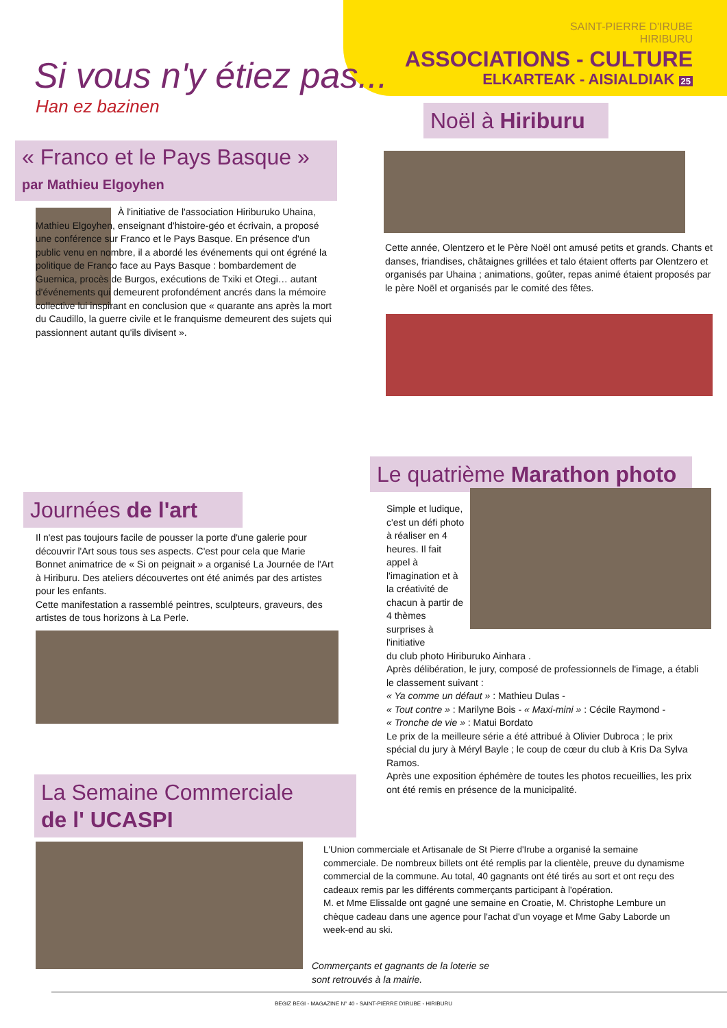SAINT-PIERRE D'IRUBE
HIRIBURU
ASSOCIATIONS - CULTURE
ELKARTEAK - AISIALDIAK 25
Si vous n'y étiez pas...
Han ez bazinen
« Franco et le Pays Basque »
par Mathieu Elgoyhen
À l'initiative de l'association Hiriburuko Uhaina, Mathieu Elgoyhen, enseignant d'histoire-géo et écrivain, a proposé une conférence sur Franco et le Pays Basque. En présence d'un public venu en nombre, il a abordé les événements qui ont égréné la politique de Franco face au Pays Basque : bombardement de Guernica, procès de Burgos, exécutions de Txiki et Otegi… autant d'événements qui demeurent profondément ancrés dans la mémoire collective lui inspirant en conclusion que « quarante ans après la mort du Caudillo, la guerre civile et le franquisme demeurent des sujets qui passionnent autant qu'ils divisent ».
Noël à Hiriburu
Cette année, Olentzero et le Père Noël ont amusé petits et grands. Chants et danses, friandises, châtaignes grillées et talo étaient offerts par Olentzero et organisés par Uhaina ; animations, goûter, repas animé étaient proposés par le père Noël et organisés par le comité des fêtes.
Journées de l'art
Il n'est pas toujours facile de pousser la porte d'une galerie pour découvrir l'Art sous tous ses aspects. C'est pour cela que Marie Bonnet animatrice de « Si on peignait » a organisé La Journée de l'Art à Hiriburu. Des ateliers découvertes ont été animés par des artistes pour les enfants.
Cette manifestation a rassemblé peintres, sculpteurs, graveurs, des artistes de tous horizons à La Perle.
Le quatrième Marathon photo
Simple et ludique, c'est un défi photo à réaliser en 4 heures. Il fait appel à l'imagination et à la créativité de chacun à partir de 4 thèmes surprises à l'initiative
du club photo Hiriburuko Ainhara .
Après délibération, le jury, composé de professionnels de l'image, a établi le classement suivant :
« Ya comme un défaut » : Mathieu Dulas -
« Tout contre » : Marilyne Bois - « Maxi-mini » : Cécile Raymond -
« Tronche de vie » : Matui Bordato
Le prix de la meilleure série a été attribué à Olivier Dubroca ; le prix spécial du jury à Méryl Bayle ; le coup de cœur du club à Kris Da Sylva Ramos.
Après une exposition éphémère de toutes les photos recueillies, les prix ont été remis en présence de la municipalité.
La Semaine Commerciale
de l' UCASPI
L'Union commerciale et Artisanale de St Pierre d'Irube a organisé la semaine commerciale. De nombreux billets ont été remplis par la clientèle, preuve du dynamisme commercial de la commune. Au total, 40 gagnants ont été tirés au sort et ont reçu des cadeaux remis par les différents commerçants participant à l'opération.
M. et Mme Elissalde ont gagné une semaine en Croatie, M. Christophe Lembure un chèque cadeau dans une agence pour l'achat d'un voyage et Mme Gaby Laborde un week-end au ski.
Commerçants et gagnants de la loterie se sont retrouvés à la mairie.
BEGIZ BEGI - MAGAZINE N° 40 - SAINT-PIERRE D'IRUBE - HIRIBURU